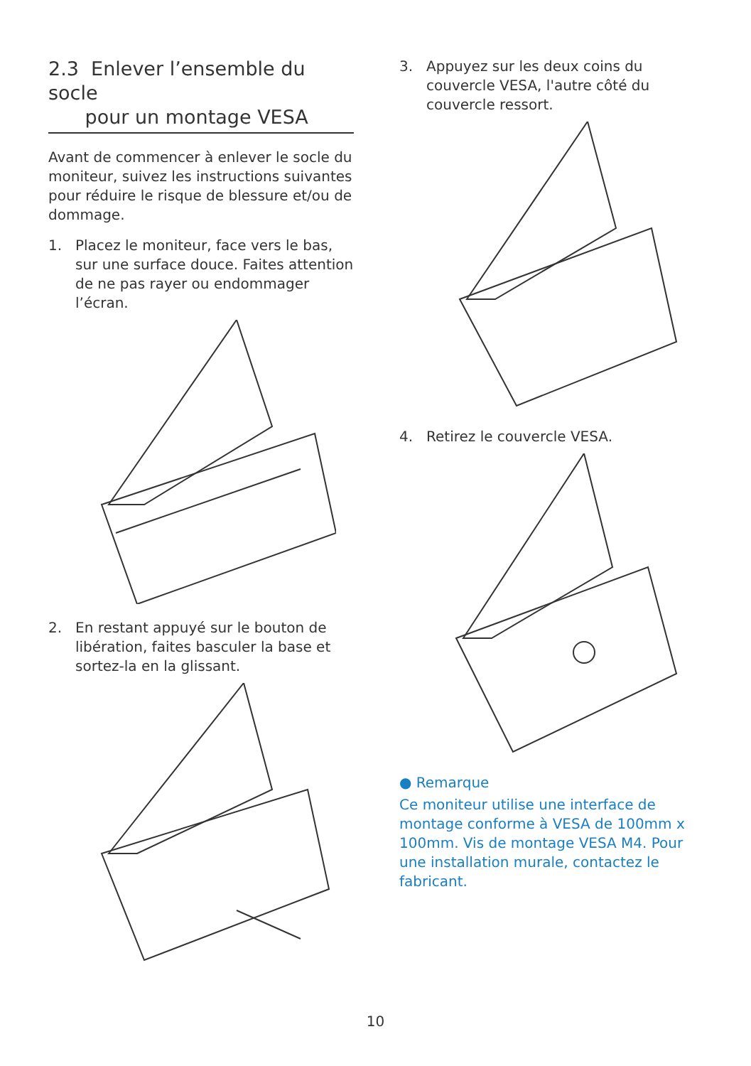2.3 Enlever l’ensemble du socle
pour un montage VESA
Avant de commencer à enlever le socle du moniteur, suivez les instructions suivantes pour réduire le risque de blessure et/ou de dommage.
1. Placez le moniteur, face vers le bas, sur une surface douce. Faites attention de ne pas rayer ou endommager l’écran.
2. En restant appuyé sur le bouton de libération, faites basculer la base et sortez-la en la glissant.
3. Appuyez sur les deux coins du couvercle VESA, l'autre côté du couvercle ressort.
4. Retirez le couvercle VESA.
● Remarque
Ce moniteur utilise une interface de montage conforme à VESA de 100mm x 100mm. Vis de montage VESA M4. Pour une installation murale, contactez le fabricant.
10